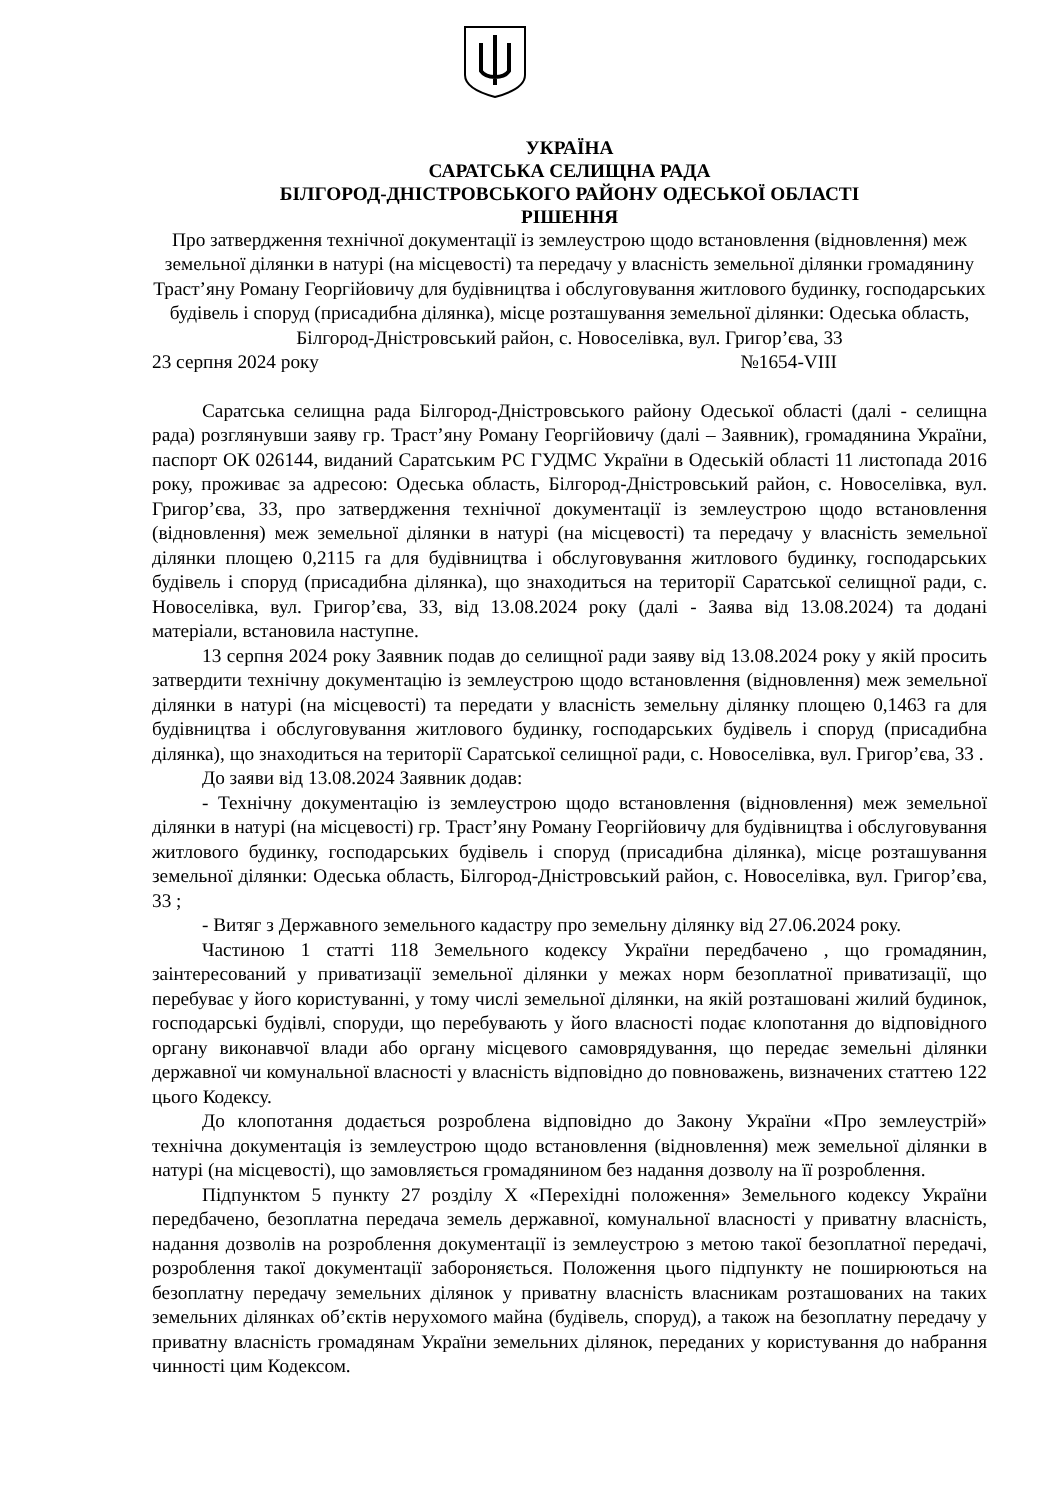УКРАЇНА
САРАТСЬКА СЕЛИЩНА РАДА
БІЛГОРОД-ДНІСТРОВСЬКОГО РАЙОНУ ОДЕСЬКОЇ ОБЛАСТІ
РІШЕННЯ
Про затвердження технічної документації із землеустрою щодо встановлення (відновлення) меж земельної ділянки в натурі (на місцевості) та передачу у власність земельної ділянки громадянину Траст’яну Роману Георгійовичу для будівництва і обслуговування житлового будинку, господарських будівель і споруд (присадибна ділянка), місце розташування земельної ділянки: Одеська область, Білгород-Дністровський район, с. Новоселівка, вул. Григор’єва, 33
23 серпня 2024 року №1654-VIII
Саратська селищна рада Білгород-Дністровського району Одеської області (далі - селищна рада) розглянувши заяву гр. Траст’яну Роману Георгійовичу (далі – Заявник), громадянина України, паспорт ОК 026144, виданий Саратським РС ГУДМС України в Одеській області 11 листопада 2016 року, проживає за адресою: Одеська область, Білгород-Дністровський район, с. Новоселівка, вул. Григор’єва, 33, про затвердження технічної документації із землеустрою щодо встановлення (відновлення) меж земельної ділянки в натурі (на місцевості) та передачу у власність земельної ділянки площею 0,2115 га для будівництва і обслуговування житлового будинку, господарських будівель і споруд (присадибна ділянка), що знаходиться на території Саратської селищної ради, с. Новоселівка, вул. Григор’єва, 33, від 13.08.2024 року (далі - Заява від 13.08.2024) та додані матеріали, встановила наступне.
13 серпня 2024 року Заявник подав до селищної ради заяву від 13.08.2024 року у якій просить затвердити технічну документацію із землеустрою щодо встановлення (відновлення) меж земельної ділянки в натурі (на місцевості) та передати у власність земельну ділянку площею 0,1463 га для будівництва і обслуговування житлового будинку, господарських будівель і споруд (присадибна ділянка), що знаходиться на території Саратської селищної ради, с. Новоселівка, вул. Григор’єва, 33 .
До заяви від 13.08.2024 Заявник додав:
- Технічну документацію із землеустрою щодо встановлення (відновлення) меж земельної ділянки в натурі (на місцевості) гр. Траст’яну Роману Георгійовичу для будівництва і обслуговування житлового будинку, господарських будівель і споруд (присадибна ділянка), місце розташування земельної ділянки: Одеська область, Білгород-Дністровський район, с. Новоселівка, вул. Григор’єва, 33 ;
- Витяг з Державного земельного кадастру про земельну ділянку від 27.06.2024 року.
Частиною 1 статті 118 Земельного кодексу України передбачено , що громадянин, заінтересований у приватизації земельної ділянки у межах норм безоплатної приватизації, що перебуває у його користуванні, у тому числі земельної ділянки, на якій розташовані жилий будинок, господарські будівлі, споруди, що перебувають у його власності подає клопотання до відповідного органу виконавчої влади або органу місцевого самоврядування, що передає земельні ділянки державної чи комунальної власності у власність відповідно до повноважень, визначених статтею 122 цього Кодексу.
До клопотання додається розроблена відповідно до Закону України «Про землеустрій» технічна документація із землеустрою щодо встановлення (відновлення) меж земельної ділянки в натурі (на місцевості), що замовляється громадянином без надання дозволу на її розроблення.
Підпунктом 5 пункту 27 розділу X «Перехідні положення» Земельного кодексу України передбачено, безоплатна передача земель державної, комунальної власності у приватну власність, надання дозволів на розроблення документації із землеустрою з метою такої безоплатної передачі, розроблення такої документації забороняється. Положення цього підпункту не поширюються на безоплатну передачу земельних ділянок у приватну власність власникам розташованих на таких земельних ділянках об’єктів нерухомого майна (будівель, споруд), а також на безоплатну передачу у приватну власність громадянам України земельних ділянок, переданих у користування до набрання чинності цим Кодексом.